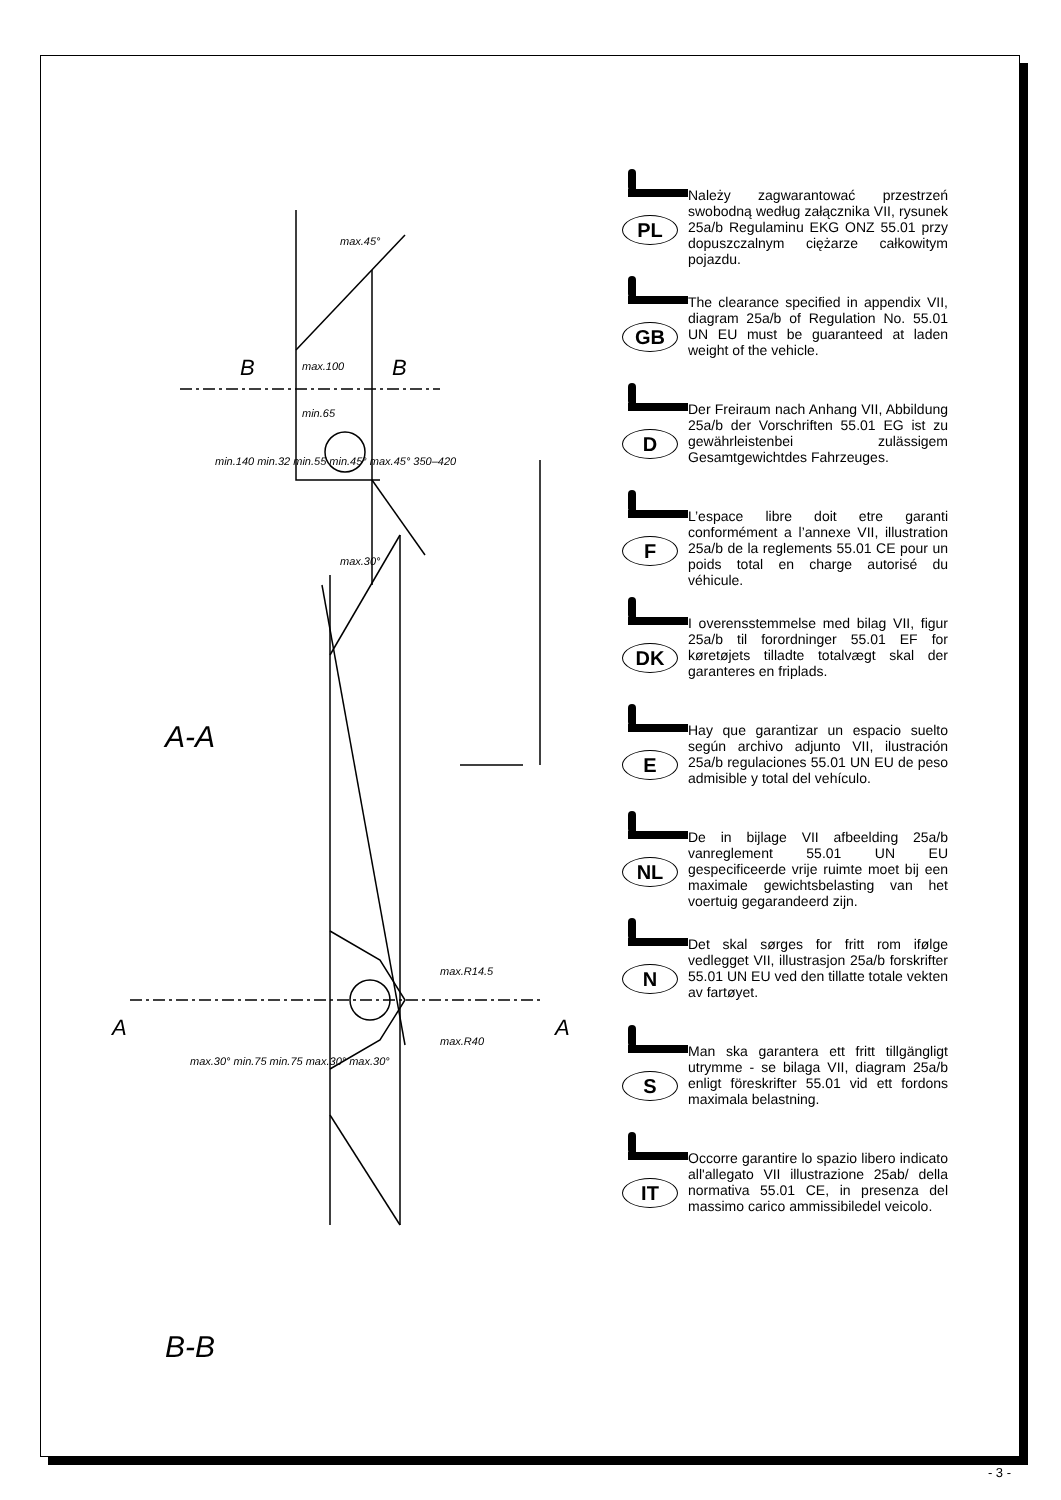A-A
B-B
B B
A A
max.45°
max.100
min.65
min.140 min.32 min.55 min.45° max.45° 350–420
max.30°
max.R14.5
max.R40
max.30° min.75 min.75 max.30° max.30°
PL
Należy zagwarantować przestrzeń swobodną według załącznika VII, rysunek 25a/b Regulaminu EKG ONZ 55.01 przy dopuszczalnym ciężarze całkowitym pojazdu.
GB
The clearance specified in appendix VII, diagram 25a/b of Regulation No. 55.01 UN EU must be guaranteed at laden weight of the vehicle.
D
Der Freiraum nach Anhang VII, Abbildung 25a/b der Vorschriften 55.01 EG ist zu gewährleistenbei zulässigem Gesamtgewichtdes Fahrzeuges.
F
L’espace libre doit etre garanti conformément a l’annexe VII, illustration 25a/b de la reglements 55.01 CE pour un poids total en charge autorisé du véhicule.
DK
I overensstemmelse med bilag VII, figur 25a/b til forordninger 55.01 EF for køretøjets tilladte totalvægt skal der garanteres en friplads.
E
Hay que garantizar un espacio suelto según archivo adjunto VII, ilustración 25a/b regulaciones 55.01 UN EU de peso admisible y total del vehículo.
NL
De in bijlage VII afbeelding 25a/b vanreglement 55.01 UN EU gespecificeerde vrije ruimte moet bij een maximale gewichtsbelasting van het voertuig gegarandeerd zijn.
N
Det skal sørges for fritt rom ifølge vedlegget VII, illustrasjon 25a/b forskrifter 55.01 UN EU ved den tillatte totale vekten av fartøyet.
S
Man ska garantera ett fritt tillgängligt utrymme - se bilaga VII, diagram 25a/b enligt föreskrifter 55.01 vid ett fordons maximala belastning.
IT
Occorre garantire lo spazio libero indicato all'allegato VII illustrazione 25ab/ della normativa 55.01 CE, in presenza del massimo carico ammissibiledel veicolo.
- 3 -